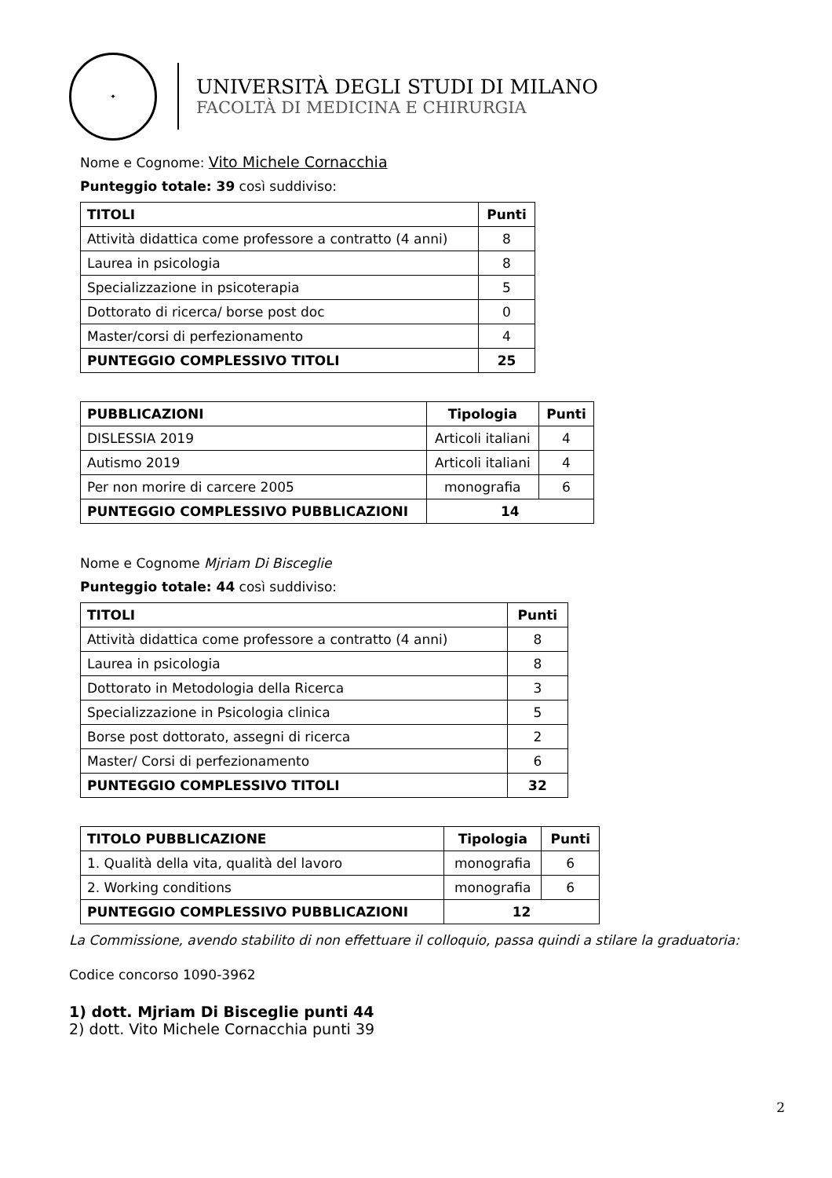✦
UNIVERSITÀ DEGLI STUDI DI MILANO
FACOLTÀ DI MEDICINA E CHIRURGIA
Nome e Cognome: Vito Michele Cornacchia
Punteggio totale: 39 così suddiviso:
| TITOLI | Punti |
| --- | --- |
| Attività didattica come professore a contratto (4 anni) | 8 |
| Laurea in psicologia | 8 |
| Specializzazione in psicoterapia | 5 |
| Dottorato di ricerca/ borse post doc | 0 |
| Master/corsi di perfezionamento | 4 |
| PUNTEGGIO COMPLESSIVO TITOLI | 25 |
| PUBBLICAZIONI | Tipologia | Punti |
| --- | --- | --- |
| DISLESSIA 2019 | Articoli italiani | 4 |
| Autismo 2019 | Articoli italiani | 4 |
| Per non morire di carcere 2005 | monografia | 6 |
| PUNTEGGIO COMPLESSIVO PUBBLICAZIONI | 14 | |
Nome e Cognome Mjriam Di Bisceglie
Punteggio totale: 44 così suddiviso:
| TITOLI | Punti |
| --- | --- |
| Attività didattica come professore a contratto (4 anni) | 8 |
| Laurea in psicologia | 8 |
| Dottorato in Metodologia della Ricerca | 3 |
| Specializzazione in Psicologia clinica | 5 |
| Borse post dottorato, assegni di ricerca | 2 |
| Master/ Corsi di perfezionamento | 6 |
| PUNTEGGIO COMPLESSIVO TITOLI | 32 |
| TITOLO PUBBLICAZIONE | Tipologia | Punti |
| --- | --- | --- |
| 1. Qualità della vita, qualità del lavoro | monografia | 6 |
| 2. Working conditions | monografia | 6 |
| PUNTEGGIO COMPLESSIVO PUBBLICAZIONI | 12 | |
La Commissione, avendo stabilito di non effettuare il colloquio, passa quindi a stilare la graduatoria:
Codice concorso 1090-3962
1) dott. Mjriam Di Bisceglie punti 44
2) dott. Vito Michele Cornacchia punti 39
2